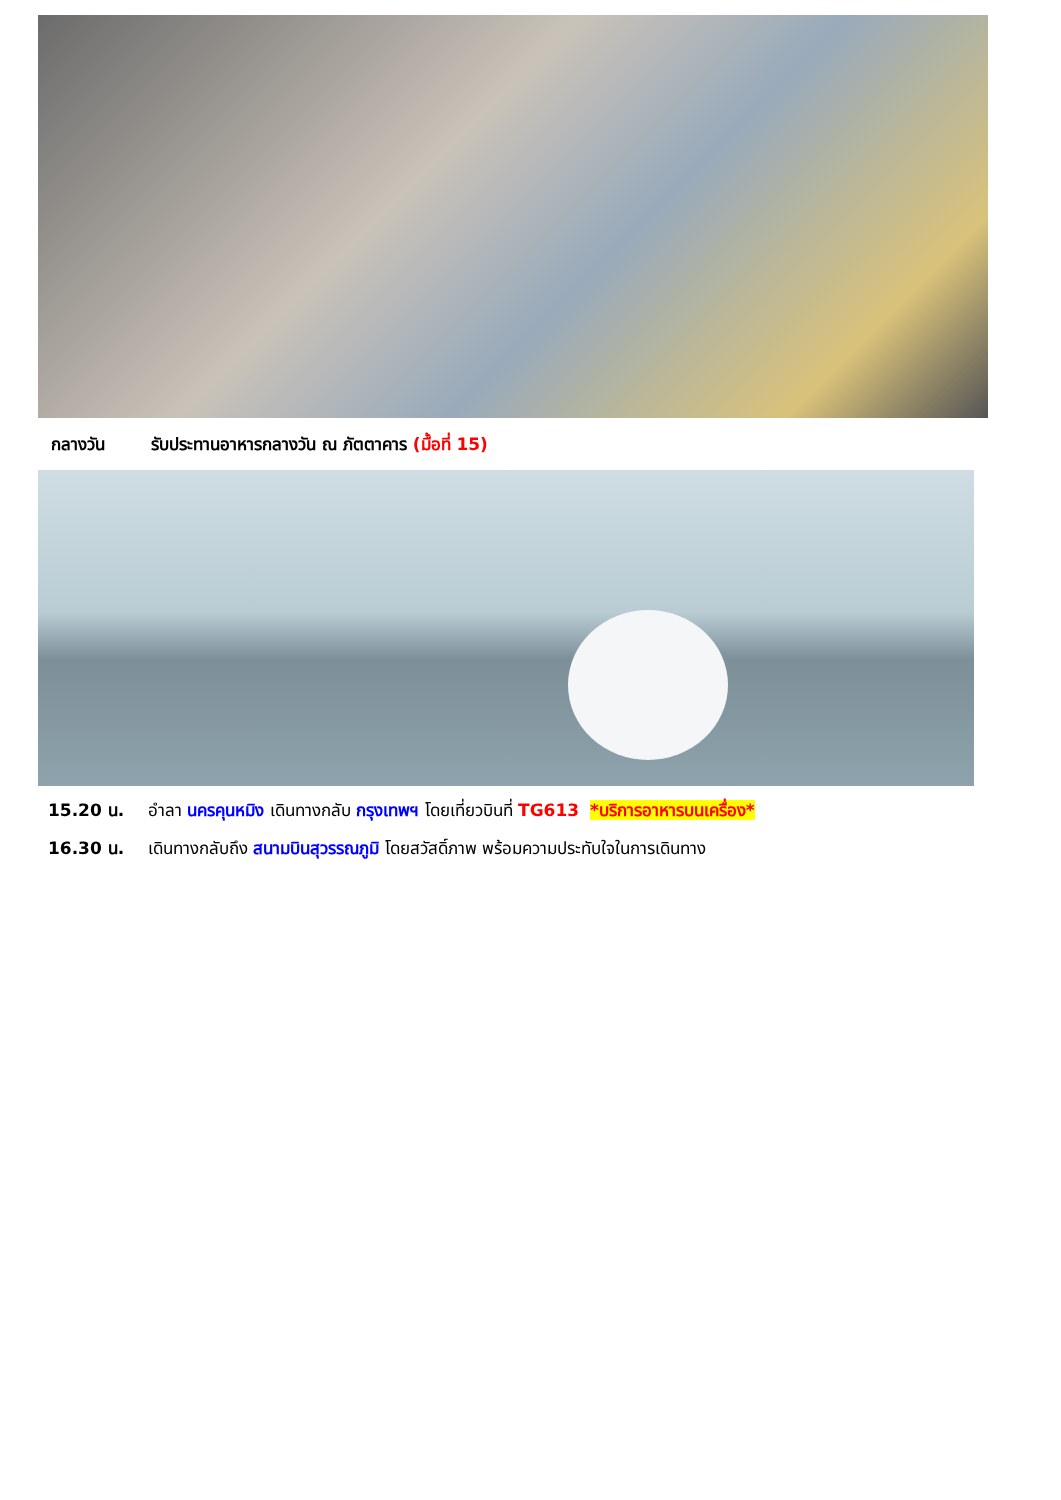กลางวัน รับประทานอาหารกลางวัน ณ ภัตตาคาร (มื้อที่ 15)
15.20 น. อำลา นครคุนหมิง เดินทางกลับ กรุงเทพฯ โดยเที่ยวบินที่ TG613 *บริการอาหารบนเครื่อง*
16.30 น. เดินทางกลับถึง สนามบินสุวรรณภูมิ โดยสวัสดิ์ภาพ พร้อมความประทับใจในการเดินทาง